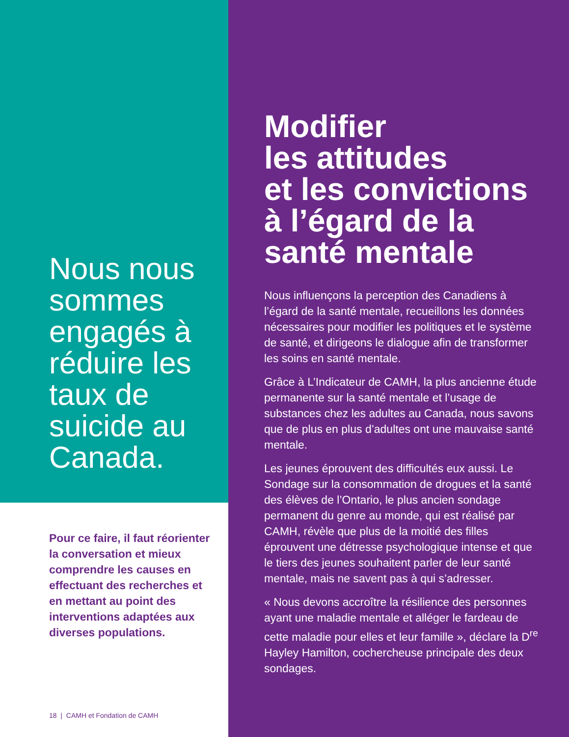Nous nous sommes engagés à réduire les taux de suicide au Canada.
Pour ce faire, il faut réorienter la conversation et mieux comprendre les causes en effectuant des recherches et en mettant au point des interventions adaptées aux diverses populations.
18 | CAMH et Fondation de CAMH
Modifier
les attitudes
et les convictions
à l’égard de la
santé mentale
Nous influençons la perception des Canadiens à l’égard de la santé mentale, recueillons les données nécessaires pour modifier les politiques et le système de santé, et dirigeons le dialogue afin de transformer les soins en santé mentale.
Grâce à L’Indicateur de CAMH, la plus ancienne étude permanente sur la santé mentale et l’usage de substances chez les adultes au Canada, nous savons que de plus en plus d’adultes ont une mauvaise santé mentale.
Les jeunes éprouvent des difficultés eux aussi. Le Sondage sur la consommation de drogues et la santé des élèves de l’Ontario, le plus ancien sondage permanent du genre au monde, qui est réalisé par CAMH, révèle que plus de la moitié des filles éprouvent une détresse psychologique intense et que le tiers des jeunes souhaitent parler de leur santé mentale, mais ne savent pas à qui s’adresser.
« Nous devons accroître la résilience des personnes ayant une maladie mentale et alléger le fardeau de cette maladie pour elles et leur famille », déclare la D<sup>re</sup> Hayley Hamilton, cochercheuse principale des deux sondages.